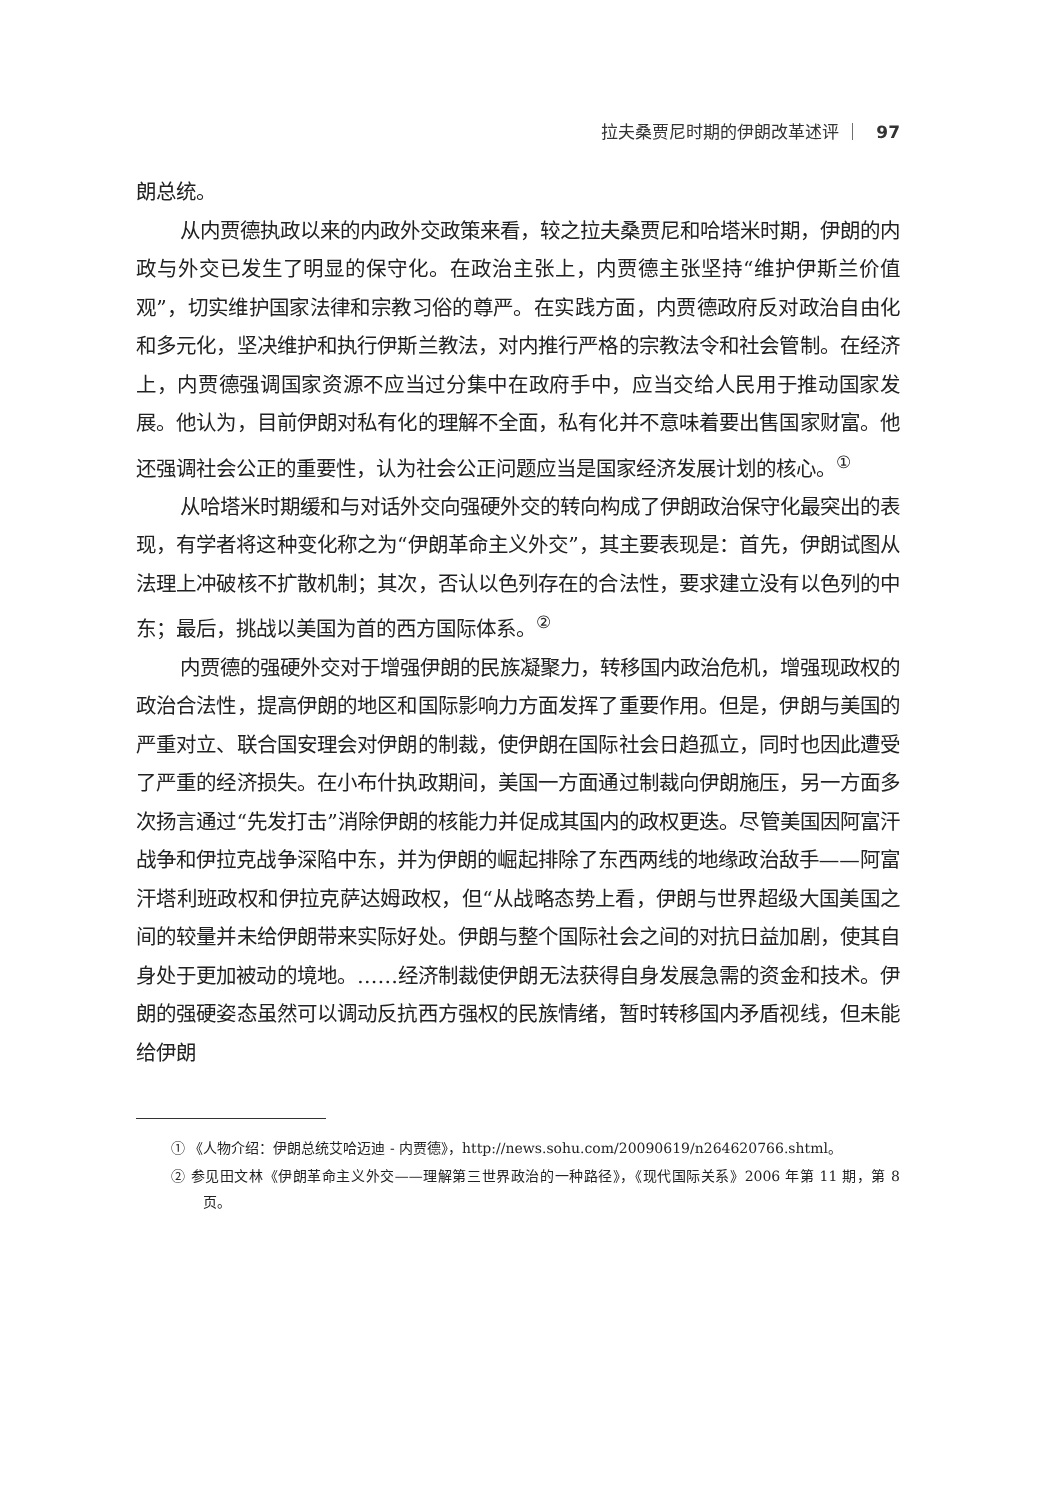拉夫桑贾尼时期的伊朗改革述评 ｜ 97
朗总统。
从内贾德执政以来的内政外交政策来看，较之拉夫桑贾尼和哈塔米时期，伊朗的内政与外交已发生了明显的保守化。在政治主张上，内贾德主张坚持“维护伊斯兰价值观”，切实维护国家法律和宗教习俗的尊严。在实践方面，内贾德政府反对政治自由化和多元化，坚决维护和执行伊斯兰教法，对内推行严格的宗教法令和社会管制。在经济上，内贾德强调国家资源不应当过分集中在政府手中，应当交给人民用于推动国家发展。他认为，目前伊朗对私有化的理解不全面，私有化并不意味着要出售国家财富。他还强调社会公正的重要性，认为社会公正问题应当是国家经济发展计划的核心。<sup>①</sup>
从哈塔米时期缓和与对话外交向强硬外交的转向构成了伊朗政治保守化最突出的表现，有学者将这种变化称之为“伊朗革命主义外交”，其主要表现是：首先，伊朗试图从法理上冲破核不扩散机制；其次，否认以色列存在的合法性，要求建立没有以色列的中东；最后，挑战以美国为首的西方国际体系。<sup>②</sup>
内贾德的强硬外交对于增强伊朗的民族凝聚力，转移国内政治危机，增强现政权的政治合法性，提高伊朗的地区和国际影响力方面发挥了重要作用。但是，伊朗与美国的严重对立、联合国安理会对伊朗的制裁，使伊朗在国际社会日趋孤立，同时也因此遭受了严重的经济损失。在小布什执政期间，美国一方面通过制裁向伊朗施压，另一方面多次扬言通过“先发打击”消除伊朗的核能力并促成其国内的政权更迭。尽管美国因阿富汗战争和伊拉克战争深陷中东，并为伊朗的崛起排除了东西两线的地缘政治敌手——阿富汗塔利班政权和伊拉克萨达姆政权，但“从战略态势上看，伊朗与世界超级大国美国之间的较量并未给伊朗带来实际好处。伊朗与整个国际社会之间的对抗日益加剧，使其自身处于更加被动的境地。……经济制裁使伊朗无法获得自身发展急需的资金和技术。伊朗的强硬姿态虽然可以调动反抗西方强权的民族情绪，暂时转移国内矛盾视线，但未能给伊朗
① 《人物介绍：伊朗总统艾哈迈迪 - 内贾德》，http://news.sohu.com/20090619/n264620766.shtml。
② 参见田文林《伊朗革命主义外交——理解第三世界政治的一种路径》，《现代国际关系》2006 年第 11 期，第 8 页。